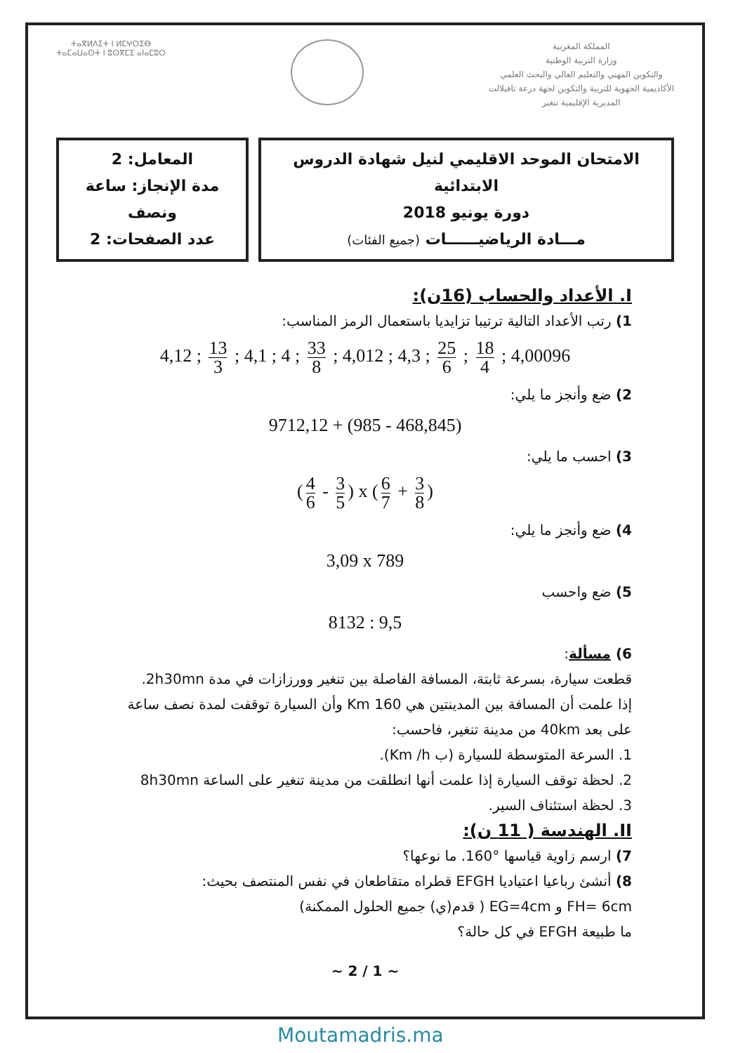ⵜⴰⴳⵍⴷⵉⵜ ⵏ ⵍⵎⵖⵔⵉⴱ
ⵜⴰⵎⴰⵡⴰⵙⵜ ⵏ ⵓⵙⴳⵎⵉ ⴰⵏⴰⵎⵓⵔ
المملكة المغربية
وزارة التربية الوطنية
والتكوين المهني والتعليم العالي والبحث العلمي
الأكاديمية الجهوية للتربية والتكوين لجهة درعة تافيلالت
المديرية الإقليمية تنغير
المعامل: 2
مدة الإنجاز: ساعة ونصف
عدد الصفحات: 2
الامتحان الموحد الاقليمي لنيل شهادة الدروس الابتدائية
دورة يونيو 2018
مـــادة الرياضيــــــات (جميع الفئات)
I. الأعداد والحساب (16ن):
1) رتب الأعداد التالية ترتيبا تزايديا باستعمال الرمز المناسب:
4,12 ; 13 3 ; 4,1 ; 4 ; 33 8 ; 4,012 ; 4,3 ; 25 6 ; 18 4 ; 4,00096
2) ضع وأنجز ما يلي:
9712,12 + (985 - 468,845)
3) احسب ما يلي:
(4 6 - 3 5) x (6 7 + 3 8)
4) ضع وأنجز ما يلي:
3,09 x 789
5) ضع واحسب
8132 : 9,5
6) مسألة:
قطعت سيارة، بسرعة ثابتة، المسافة الفاصلة بين تنغير وورزازات في مدة 2h30mn.
إذا علمت أن المسافة بين المدينتين هي 160 Km وأن السيارة توقفت لمدة نصف ساعة على بعد 40km من مدينة تنغير، فاحسب:
1. السرعة المتوسطة للسيارة (ب Km /h).
2. لحظة توقف السيارة إذا علمت أنها انطلقت من مدينة تنغير على الساعة 8h30mn
3. لحظة استئناف السير.
II. الهندسة ( 11 ن):
7) ارسم زاوية قياسها °160. ما نوعها؟
8) أنشئ رباعيا اعتياديا EFGH قطراه متقاطعان في نفس المنتصف بحيث:
FH= 6cm و EG=4cm ( قدم(ي) جميع الحلول الممكنة)
ما طبيعة EFGH في كل حالة؟
~ 1 / 2 ~
Moutamadris.ma